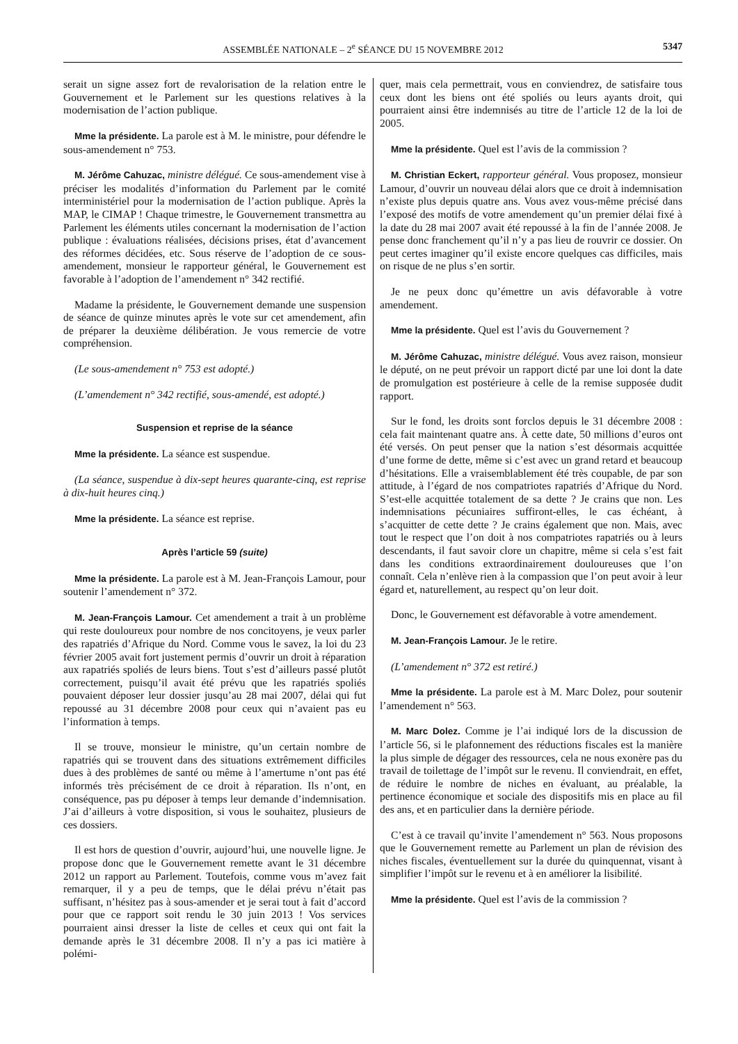ASSEMBLÉE NATIONALE – 2<sup>e</sup> SÉANCE DU 15 NOVEMBRE 2012 5347
serait un signe assez fort de revalorisation de la relation entre le Gouvernement et le Parlement sur les questions relatives à la modernisation de l’action publique.
Mme la présidente. La parole est à M. le ministre, pour défendre le sous-amendement n° 753.
M. Jérôme Cahuzac, ministre délégué. Ce sous-amendement vise à préciser les modalités d’information du Parlement par le comité interministériel pour la modernisation de l’action publique. Après la MAP, le CIMAP ! Chaque trimestre, le Gouvernement transmettra au Parlement les éléments utiles concernant la modernisation de l’action publique : évaluations réalisées, décisions prises, état d’avancement des réformes décidées, etc. Sous réserve de l’adoption de ce sous-amendement, monsieur le rapporteur général, le Gouvernement est favorable à l’adoption de l’amendement n° 342 rectifié.
Madame la présidente, le Gouvernement demande une suspension de séance de quinze minutes après le vote sur cet amendement, afin de préparer la deuxième délibération. Je vous remercie de votre compréhension.
(Le sous-amendement n° 753 est adopté.)
(L’amendement n° 342 rectifié, sous-amendé, est adopté.)
Suspension et reprise de la séance
Mme la présidente. La séance est suspendue.
(La séance, suspendue à dix-sept heures quarante-cinq, est reprise à dix-huit heures cinq.)
Mme la présidente. La séance est reprise.
Après l’article 59 (suite)
Mme la présidente. La parole est à M. Jean-François Lamour, pour soutenir l’amendement n° 372.
M. Jean-François Lamour. Cet amendement a trait à un problème qui reste douloureux pour nombre de nos concitoyens, je veux parler des rapatriés d’Afrique du Nord. Comme vous le savez, la loi du 23 février 2005 avait fort justement permis d’ouvrir un droit à réparation aux rapatriés spoliés de leurs biens. Tout s’est d’ailleurs passé plutôt correctement, puisqu’il avait été prévu que les rapatriés spoliés pouvaient déposer leur dossier jusqu’au 28 mai 2007, délai qui fut repoussé au 31 décembre 2008 pour ceux qui n’avaient pas eu l’information à temps.
Il se trouve, monsieur le ministre, qu’un certain nombre de rapatriés qui se trouvent dans des situations extrêmement difficiles dues à des problèmes de santé ou même à l’amertume n’ont pas été informés très précisément de ce droit à réparation. Ils n’ont, en conséquence, pas pu déposer à temps leur demande d’indemnisation. J’ai d’ailleurs à votre disposition, si vous le souhaitez, plusieurs de ces dossiers.
Il est hors de question d’ouvrir, aujourd’hui, une nouvelle ligne. Je propose donc que le Gouvernement remette avant le 31 décembre 2012 un rapport au Parlement. Toutefois, comme vous m’avez fait remarquer, il y a peu de temps, que le délai prévu n’était pas suffisant, n’hésitez pas à sous-amender et je serai tout à fait d’accord pour que ce rapport soit rendu le 30 juin 2013 ! Vos services pourraient ainsi dresser la liste de celles et ceux qui ont fait la demande après le 31 décembre 2008. Il n’y a pas ici matière à polémi-
quer, mais cela permettrait, vous en conviendrez, de satisfaire tous ceux dont les biens ont été spoliés ou leurs ayants droit, qui pourraient ainsi être indemnisés au titre de l’article 12 de la loi de 2005.
Mme la présidente. Quel est l’avis de la commission ?
M. Christian Eckert, rapporteur général. Vous proposez, monsieur Lamour, d’ouvrir un nouveau délai alors que ce droit à indemnisation n’existe plus depuis quatre ans. Vous avez vous-même précisé dans l’exposé des motifs de votre amendement qu’un premier délai fixé à la date du 28 mai 2007 avait été repoussé à la fin de l’année 2008. Je pense donc franchement qu’il n’y a pas lieu de rouvrir ce dossier. On peut certes imaginer qu’il existe encore quelques cas difficiles, mais on risque de ne plus s’en sortir.
Je ne peux donc qu’émettre un avis défavorable à votre amendement.
Mme la présidente. Quel est l’avis du Gouvernement ?
M. Jérôme Cahuzac, ministre délégué. Vous avez raison, monsieur le député, on ne peut prévoir un rapport dicté par une loi dont la date de promulgation est postérieure à celle de la remise supposée dudit rapport.
Sur le fond, les droits sont forclos depuis le 31 décembre 2008 : cela fait maintenant quatre ans. À cette date, 50 millions d’euros ont été versés. On peut penser que la nation s’est désormais acquittée d’une forme de dette, même si c’est avec un grand retard et beaucoup d’hésitations. Elle a vraisemblablement été très coupable, de par son attitude, à l’égard de nos compatriotes rapatriés d’Afrique du Nord. S’est-elle acquittée totalement de sa dette ? Je crains que non. Les indemnisations pécuniaires suffiront-elles, le cas échéant, à s’acquitter de cette dette ? Je crains également que non. Mais, avec tout le respect que l’on doit à nos compatriotes rapatriés ou à leurs descendants, il faut savoir clore un chapitre, même si cela s’est fait dans les conditions extraordinairement douloureuses que l’on connaît. Cela n’enlève rien à la compassion que l’on peut avoir à leur égard et, naturellement, au respect qu’on leur doit.
Donc, le Gouvernement est défavorable à votre amendement.
M. Jean-François Lamour. Je le retire.
(L’amendement n° 372 est retiré.)
Mme la présidente. La parole est à M. Marc Dolez, pour soutenir l’amendement n° 563.
M. Marc Dolez. Comme je l’ai indiqué lors de la discussion de l’article 56, si le plafonnement des réductions fiscales est la manière la plus simple de dégager des ressources, cela ne nous exonère pas du travail de toilettage de l’impôt sur le revenu. Il conviendrait, en effet, de réduire le nombre de niches en évaluant, au préalable, la pertinence économique et sociale des dispositifs mis en place au fil des ans, et en particulier dans la dernière période.
C’est à ce travail qu’invite l’amendement n° 563. Nous proposons que le Gouvernement remette au Parlement un plan de révision des niches fiscales, éventuellement sur la durée du quinquennat, visant à simplifier l’impôt sur le revenu et à en améliorer la lisibilité.
Mme la présidente. Quel est l’avis de la commission ?